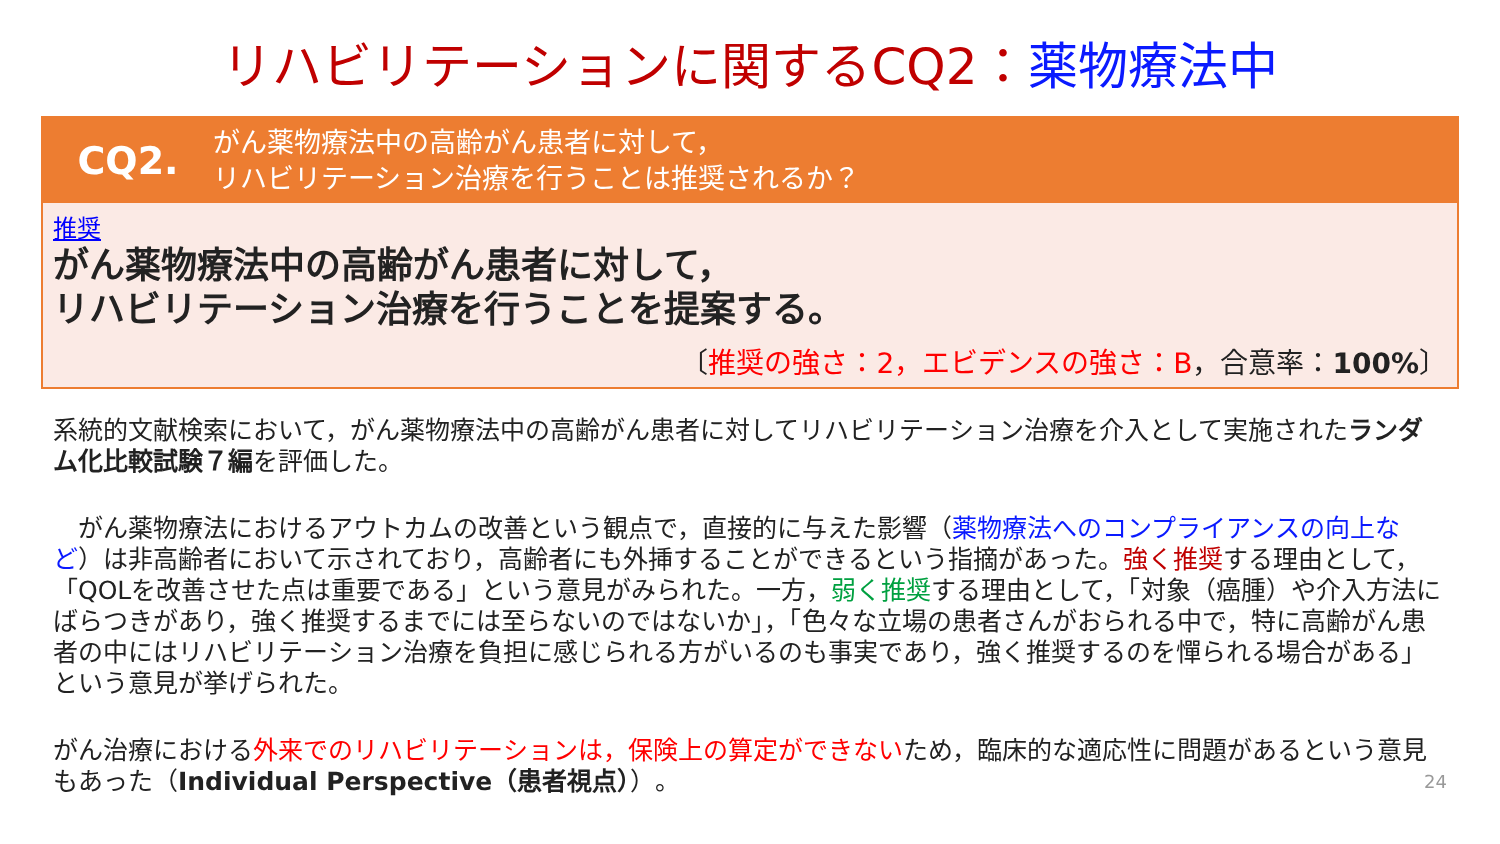リハビリテーションに関するCQ2：薬物療法中
CQ2.
がん薬物療法中の高齢がん患者に対して，
リハビリテーション治療を行うことは推奨されるか？
推奨
がん薬物療法中の高齢がん患者に対して，
リハビリテーション治療を行うことを提案する。
〔推奨の強さ：2，エビデンスの強さ：B，合意率：100%〕
系統的文献検索において，がん薬物療法中の高齢がん患者に対してリハビリテーション治療を介入として実施されたランダム化比較試験７編を評価した。
　がん薬物療法におけるアウトカムの改善という観点で，直接的に与えた影響（薬物療法へのコンプライアンスの向上など）は非高齢者において示されており，高齢者にも外挿することができるという指摘があった。強く推奨する理由として，「QOLを改善させた点は重要である」という意見がみられた。一方，弱く推奨する理由として，「対象（癌腫）や介入方法にばらつきがあり，強く推奨するまでには至らないのではないか」，「色々な立場の患者さんがおられる中で，特に高齢がん患者の中にはリハビリテーション治療を負担に感じられる方がいるのも事実であり，強く推奨するのを憚られる場合がある」という意見が挙げられた。
がん治療における外来でのリハビリテーションは，保険上の算定ができないため，臨床的な適応性に問題があるという意見もあった（Individual Perspective（患者視点））。 24